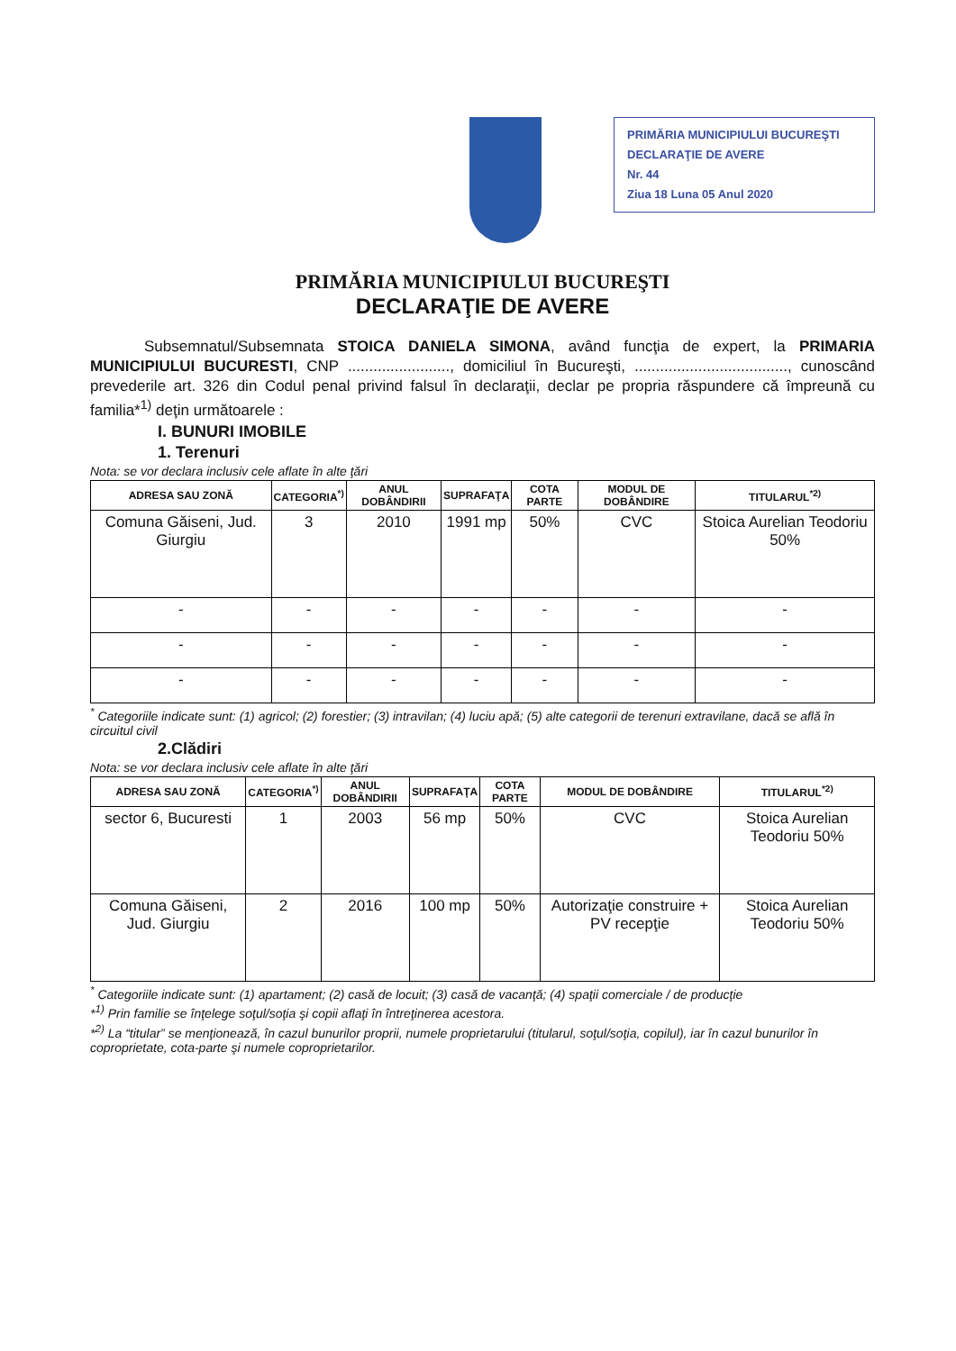PRIMĂRIA MUNICIPIULUI BUCUREŞTI
DECLARAŢIE DE AVERE
Nr. 44
Ziua 18 Luna 05 Anul 2020
PRIMĂRIA MUNICIPIULUI BUCUREŞTI
DECLARAŢIE DE AVERE
Subsemnatul/Subsemnata STOICA DANIELA SIMONA, având funcţia de expert, la PRIMARIA MUNICIPIULUI BUCURESTI, CNP ........................, domiciliul în Bucureşti, ...................................., cunoscând prevederile art. 326 din Codul penal privind falsul în declaraţii, declar pe propria răspundere că împreună cu familia*<sup>1)</sup> deţin următoarele :
I. BUNURI IMOBILE
1. Terenuri
Nota: se vor declara inclusiv cele aflate în alte ţări
| ADRESA SAU ZONĂ | CATEGORIA<sup>*)</sup> | ANUL DOBÂNDIRII | SUPRAFAŢA | COTA PARTE | MODUL DE DOBÂNDIRE | TITULARUL<sup>*2)</sup> |
| --- | --- | --- | --- | --- | --- | --- |
| Comuna Găiseni, Jud. Giurgiu | 3 | 2010 | 1991 mp | 50% | CVC | Stoica Aurelian Teodoriu 50% |
| - | - | - | - | - | - | - |
| - | - | - | - | - | - | - |
| - | - | - | - | - | - | - |
<sup>*</sup> Categoriile indicate sunt: (1) agricol; (2) forestier; (3) intravilan; (4) luciu apă; (5) alte categorii de terenuri extravilane, dacă se află în circuitul civil
2.Clădiri
Nota: se vor declara inclusiv cele aflate în alte ţări
| ADRESA SAU ZONĂ | CATEGORIA<sup>*)</sup> | ANUL DOBÂNDIRII | SUPRAFAŢA | COTA PARTE | MODUL DE DOBÂNDIRE | TITULARUL<sup>*2)</sup> |
| --- | --- | --- | --- | --- | --- | --- |
| sector 6, Bucuresti | 1 | 2003 | 56 mp | 50% | CVC | Stoica Aurelian Teodoriu 50% |
| Comuna Găiseni, Jud. Giurgiu | 2 | 2016 | 100 mp | 50% | Autorizaţie construire + PV recepţie | Stoica Aurelian Teodoriu 50% |
<sup>*</sup> Categoriile indicate sunt: (1) apartament; (2) casă de locuit; (3) casă de vacanţă; (4) spaţii comerciale / de producţie
*<sup>1)</sup> Prin familie se înţelege soţul/soţia şi copii aflaţi în întreţinerea acestora.
*<sup>2)</sup> La “titular” se menţionează, în cazul bunurilor proprii, numele proprietarului (titularul, soţul/soţia, copilul), iar în cazul bunurilor în coproprietate, cota-parte şi numele coproprietarilor.